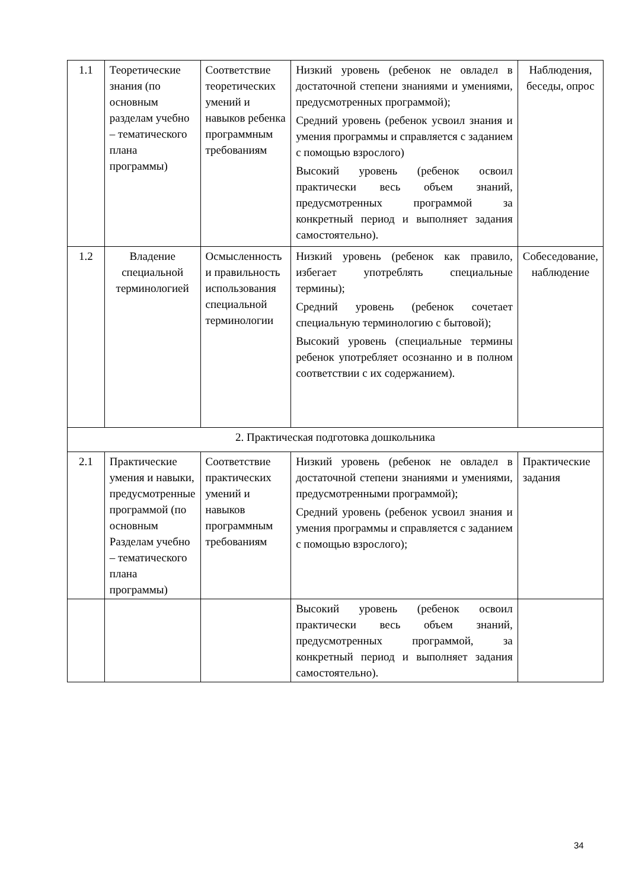| 1.1 | Теоретические знания (по основным разделам учебно – тематического плана программы) | Соответствие теоретических умений и навыков ребенка программным требованиям | Низкий уровень (ребенок не овладел в достаточной степени знаниями и умениями, предусмотренных программой); Средний уровень (ребенок усвоил знания и умения программы и справляется с заданием с помощью взрослого) Высокий уровень (ребенок освоил практически весь объем знаний, предусмотренных программой за конкретный период и выполняет задания самостоятельно). | Наблюдения, беседы, опрос |
| 1.2 | Владение специальной терминологией | Осмысленность и правильность использования специальной терминологии | Низкий уровень (ребенок как правило, избегает употреблять специальные термины); Средний уровень (ребенок сочетает специальную терминологию с бытовой); Высокий уровень (специальные термины ребенок употребляет осознанно и в полном соответствии с их содержанием). | Собеседование, наблюдение |
| 2. Практическая подготовка дошкольника | | | | |
| 2.1 | Практические умения и навыки, предусмотренные программой (по основным Разделам учебно – тематического плана программы) | Соответствие практических умений и навыков программным требованиям | Низкий уровень (ребенок не овладел в достаточной степени знаниями и умениями, предусмотренными программой); Средний уровень (ребенок усвоил знания и умения программы и справляется с заданием с помощью взрослого); | Практические задания |
| | | | Высокий уровень (ребенок освоил практически весь объем знаний, предусмотренных программой, за конкретный период и выполняет задания самостоятельно). | |
34